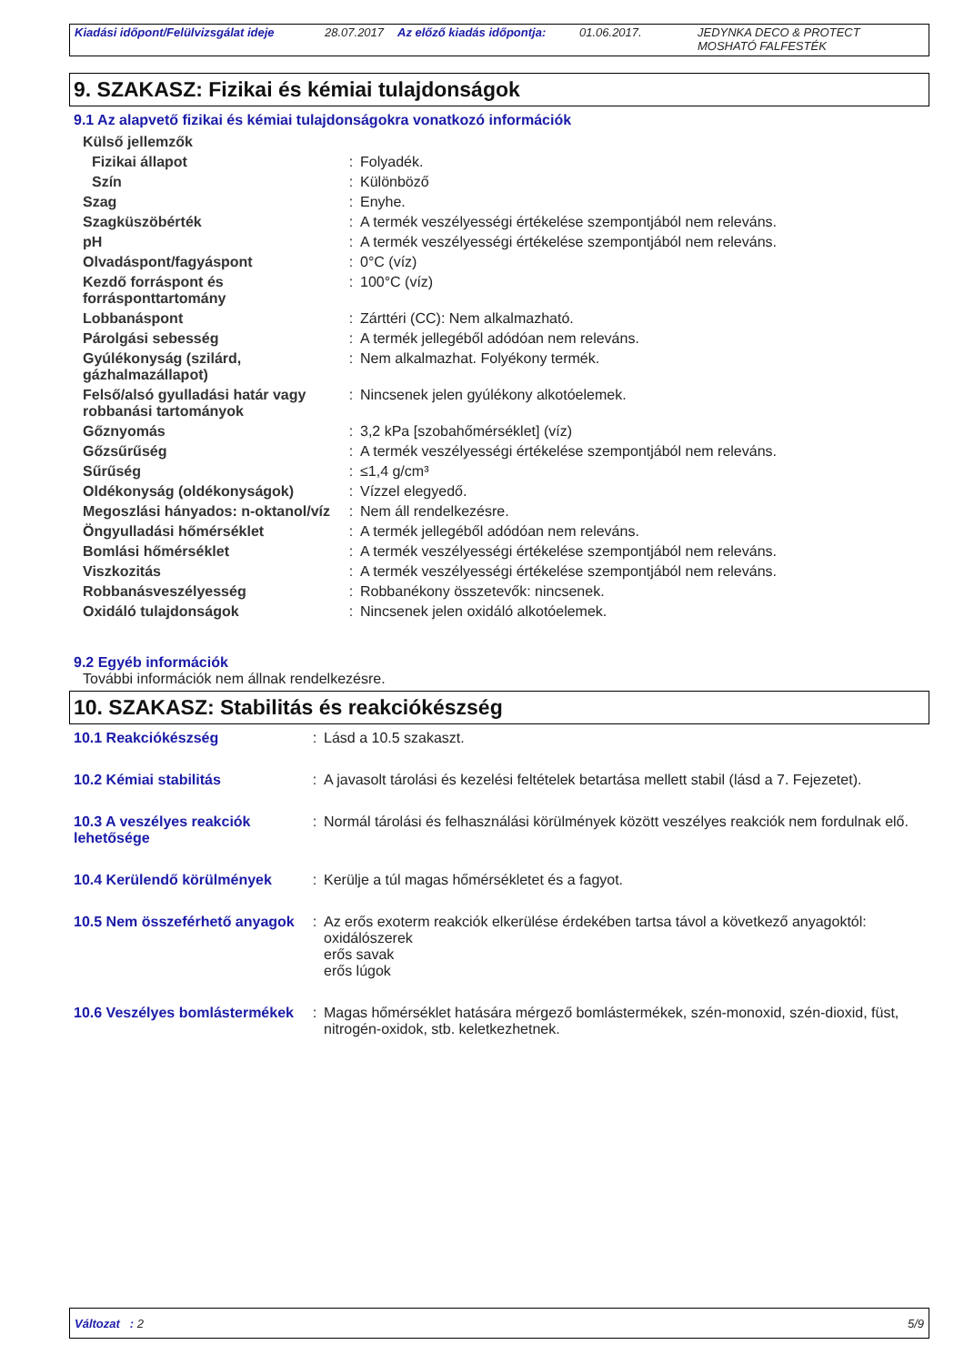Kiadási időpont/Felülvizsgálat ideje
28.07.2017
Az előző kiadás időpontja:
01.06.2017. JEDYNKA DECO & PROTECT
MOSHATÓ FALFESTÉK
9. SZAKASZ: Fizikai és kémiai tulajdonságok
9.1 Az alapvető fizikai és kémiai tulajdonságokra vonatkozó információk
| Külső jellemzők | | |
| Fizikai állapot | : | Folyadék. |
| Szín | : | Különböző |
| Szag | : | Enyhe. |
| Szagküszöbérték | : | A termék veszélyességi értékelése szempontjából nem releváns. |
| pH | : | A termék veszélyességi értékelése szempontjából nem releváns. |
| Olvadáspont/fagyáspont | : | 0°C (víz) |
| Kezdő forráspont és forrásponttartomány | : | 100°C (víz) |
| Lobbanáspont | : | Zárttéri (CC): Nem alkalmazható. |
| Párolgási sebesség | : | A termék jellegéből adódóan nem releváns. |
| Gyúlékonyság (szilárd, gázhalmazállapot) | : | Nem alkalmazhat. Folyékony termék. |
| Felső/alsó gyulladási határ vagy robbanási tartományok | : | Nincsenek jelen gyúlékony alkotóelemek. |
| Gőznyomás | : | 3,2 kPa [szobahőmérséklet] (víz) |
| Gőzsűrűség | : | A termék veszélyességi értékelése szempontjából nem releváns. |
| Sűrűség | : | ≤1,4 g/cm³ |
| Oldékonyság (oldékonyságok) | : | Vízzel elegyedő. |
| Megoszlási hányados: n-oktanol/víz | : | Nem áll rendelkezésre. |
| Öngyulladási hőmérséklet | : | A termék jellegéből adódóan nem releváns. |
| Bomlási hőmérséklet | : | A termék veszélyességi értékelése szempontjából nem releváns. |
| Viszkozitás | : | A termék veszélyességi értékelése szempontjából nem releváns. |
| Robbanásveszélyesség | : | Robbanékony összetevők: nincsenek. |
| Oxidáló tulajdonságok | : | Nincsenek jelen oxidáló alkotóelemek. |
9.2 Egyéb információk
További információk nem állnak rendelkezésre.
10. SZAKASZ: Stabilitás és reakciókészség
| 10.1 Reakciókészség | : | Lásd a 10.5 szakaszt. |
| 10.2 Kémiai stabilitás | : | A javasolt tárolási és kezelési feltételek betartása mellett stabil (lásd a 7. Fejezetet). |
| 10.3 A veszélyes reakciók lehetősége | : | Normál tárolási és felhasználási körülmények között veszélyes reakciók nem fordulnak elő. |
| 10.4 Kerülendő körülmények | : | Kerülje a túl magas hőmérsékletet és a fagyot. |
| 10.5 Nem összeférhető anyagok | : | Az erős exoterm reakciók elkerülése érdekében tartsa távol a következő anyagoktól: oxidálószerek erős savak erős lúgok |
| 10.6 Veszélyes bomlástermékek | : | Magas hőmérséklet hatására mérgező bomlástermékek, szén-monoxid, szén-dioxid, füst, nitrogén-oxidok, stb. keletkezhetnek. |
Változat : 2 5/9